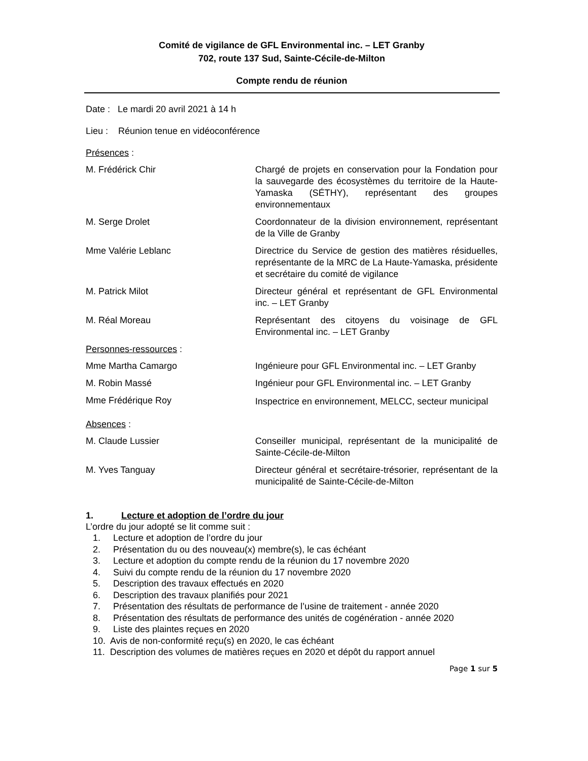Comité de vigilance de GFL Environmental inc. – LET Granby
702, route 137 Sud, Sainte-Cécile-de-Milton
Compte rendu de réunion
Date : Le mardi 20 avril 2021 à 14 h
Lieu : Réunion tenue en vidéoconférence
Présences :
M. Frédérick Chir Chargé de projets en conservation pour la Fondation pour la sauvegarde des écosystèmes du territoire de la Haute-Yamaska (SÉTHY), représentant des groupes environnementaux
M. Serge Drolet Coordonnateur de la division environnement, représentant de la Ville de Granby
Mme Valérie Leblanc Directrice du Service de gestion des matières résiduelles, représentante de la MRC de La Haute-Yamaska, présidente et secrétaire du comité de vigilance
M. Patrick Milot Directeur général et représentant de GFL Environmental inc. – LET Granby
M. Réal Moreau Représentant des citoyens du voisinage de GFL Environmental inc. – LET Granby
Personnes-ressources :
Mme Martha Camargo Ingénieure pour GFL Environmental inc. – LET Granby
M. Robin Massé Ingénieur pour GFL Environmental inc. – LET Granby
Mme Frédérique Roy
Inspectrice en environnement, MELCC, secteur municipal
Absences :
M. Claude Lussier Conseiller municipal, représentant de la municipalité de Sainte-Cécile-de-Milton
M. Yves Tanguay Directeur général et secrétaire-trésorier, représentant de la municipalité de Sainte-Cécile-de-Milton
1. Lecture et adoption de l’ordre du jour
L’ordre du jour adopté se lit comme suit :
1. Lecture et adoption de l’ordre du jour
2. Présentation du ou des nouveau(x) membre(s), le cas échéant
3. Lecture et adoption du compte rendu de la réunion du 17 novembre 2020
4. Suivi du compte rendu de la réunion du 17 novembre 2020
5. Description des travaux effectués en 2020
6. Description des travaux planifiés pour 2021
7. Présentation des résultats de performance de l’usine de traitement - année 2020
8. Présentation des résultats de performance des unités de cogénération - année 2020
9. Liste des plaintes reçues en 2020
10. Avis de non-conformité reçu(s) en 2020, le cas échéant
11. Description des volumes de matières reçues en 2020 et dépôt du rapport annuel
Page 1 sur 5